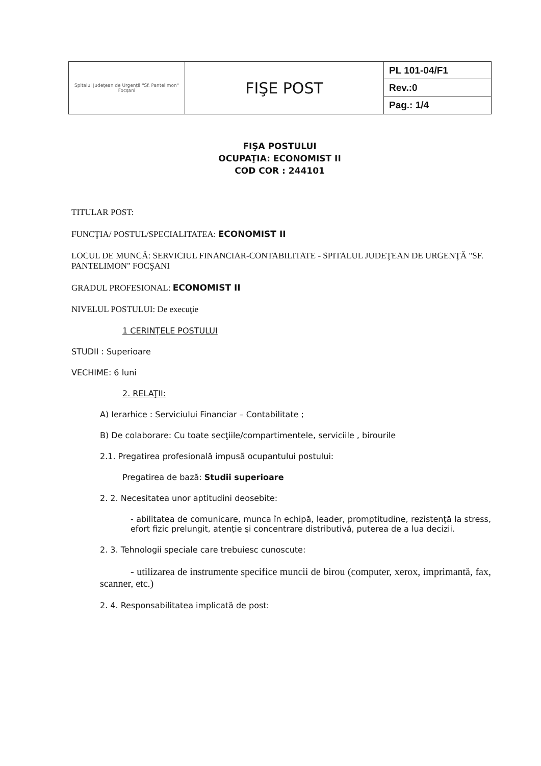| Spitalul Județean de Urgență "Sf. Pantelimon" Focșani | FIŞE POST | PL 101-04/F1 |
| | | Rev.:0 |
| | | Pag.: 1/4 |
FIŞA POSTULUI
OCUPAŢIA: ECONOMIST II
COD COR : 244101
TITULAR POST:
FUNCŢIA/ POSTUL/SPECIALITATEA: ECONOMIST II
LOCUL DE MUNCĂ: SERVICIUL FINANCIAR-CONTABILITATE - SPITALUL JUDEŢEAN DE URGENŢĂ "SF. PANTELIMON" FOCŞANI
GRADUL PROFESIONAL: ECONOMIST II
NIVELUL POSTULUI: De execuţie
1 CERINŢELE POSTULUI
STUDII : Superioare
VECHIME: 6 luni
2. RELAŢII:
A) Ierarhice : Serviciului Financiar – Contabilitate ;
B) De colaborare: Cu toate secţiile/compartimentele, serviciile , birourile
2.1. Pregatirea profesională impusă ocupantului postului:
Pregatirea de bază: Studii superioare
2. 2. Necesitatea unor aptitudini deosebite:
- abilitatea de comunicare, munca în echipă, leader, promptitudine, rezistenţă la stress, efort fizic prelungit, atenţie şi concentrare distributivă, puterea de a lua decizii.
2. 3. Tehnologii speciale care trebuiesc cunoscute:
- utilizarea de instrumente specifice muncii de birou (computer, xerox, imprimantă, fax, scanner, etc.)
2. 4. Responsabilitatea implicată de post: